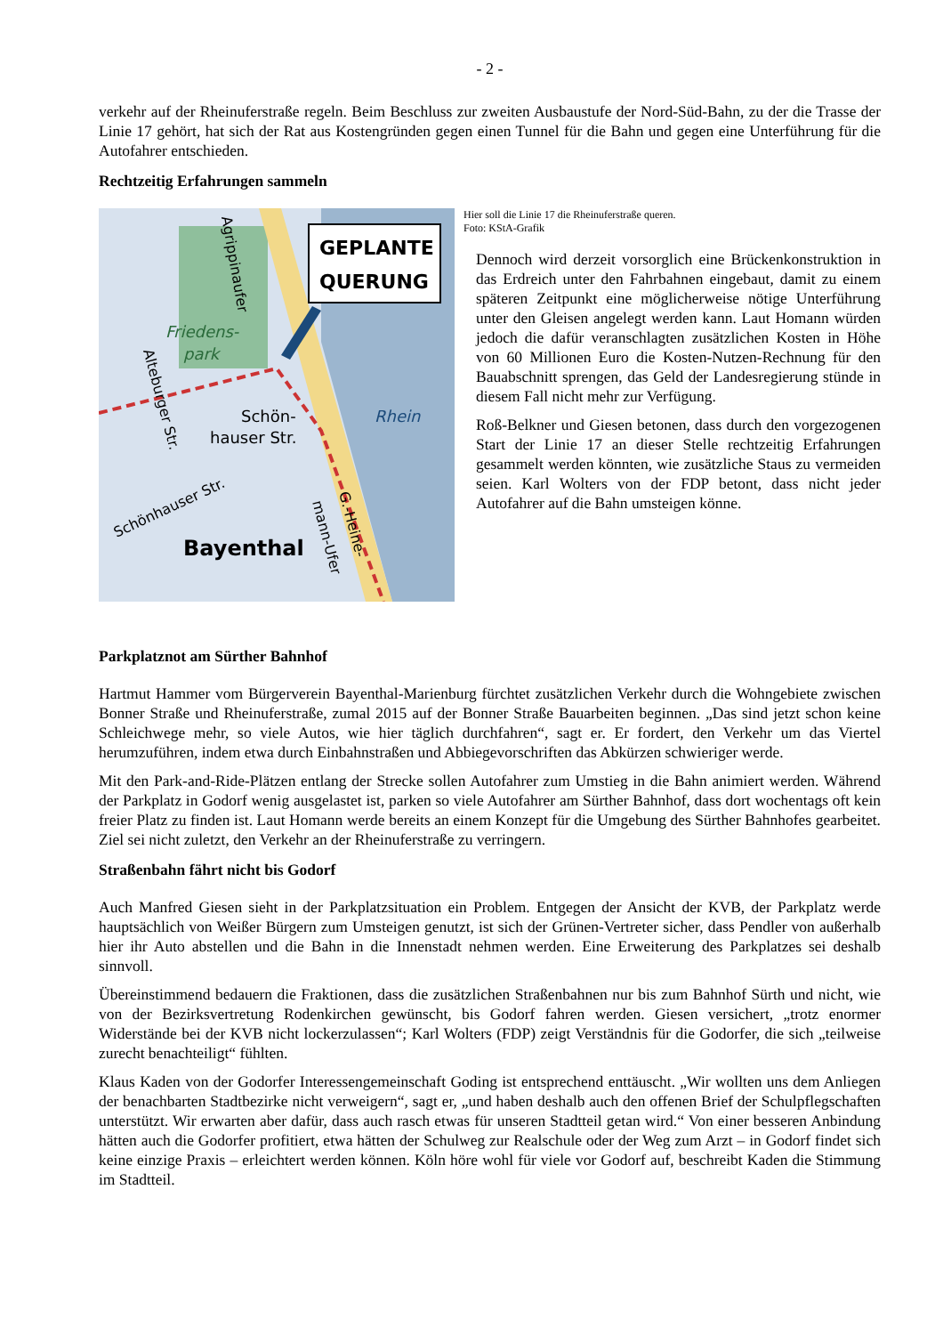- 2 -
verkehr auf der Rheinuferstraße regeln. Beim Beschluss zur zweiten Ausbaustufe der Nord-Süd-Bahn, zu der die Trasse der Linie 17 gehört, hat sich der Rat aus Kostengründen gegen einen Tunnel für die Bahn und gegen eine Unterführung für die Autofahrer entschieden.
Rechtzeitig Erfahrungen sammeln
GEPLANTE
QUERUNG
Friedens-
park
Rhein
Schön-
hauser Str.
Bayenthal
Schönhauser Str.
Agrippinaufer
Alteburger Str.
G.-Heine-
mann-Ufer
Hier soll die Linie 17 die Rheinuferstraße queren.
Foto: KStA-Grafik
Dennoch wird derzeit vorsorglich eine Brückenkonstruktion in das Erdreich unter den Fahrbahnen eingebaut, damit zu einem späteren Zeitpunkt eine möglicherweise nötige Unterführung unter den Gleisen angelegt werden kann. Laut Homann würden jedoch die dafür veranschlagten zusätzlichen Kosten in Höhe von 60 Millionen Euro die Kosten-Nutzen-Rechnung für den Bauabschnitt sprengen, das Geld der Landesregierung stünde in diesem Fall nicht mehr zur Verfügung.
Roß-Belkner und Giesen betonen, dass durch den vorgezogenen Start der Linie 17 an dieser Stelle rechtzeitig Erfahrungen gesammelt werden könnten, wie zusätzliche Staus zu vermeiden seien. Karl Wolters von der FDP betont, dass nicht jeder Autofahrer auf die Bahn umsteigen könne.
Parkplatznot am Sürther Bahnhof
Hartmut Hammer vom Bürgerverein Bayenthal-Marienburg fürchtet zusätzlichen Verkehr durch die Wohngebiete zwischen Bonner Straße und Rheinuferstraße, zumal 2015 auf der Bonner Straße Bauarbeiten beginnen. „Das sind jetzt schon keine Schleichwege mehr, so viele Autos, wie hier täglich durchfahren“, sagt er. Er fordert, den Verkehr um das Viertel herumzuführen, indem etwa durch Einbahnstraßen und Abbiegevorschriften das Abkürzen schwieriger werde.
Mit den Park-and-Ride-Plätzen entlang der Strecke sollen Autofahrer zum Umstieg in die Bahn animiert werden. Während der Parkplatz in Godorf wenig ausgelastet ist, parken so viele Autofahrer am Sürther Bahnhof, dass dort wochentags oft kein freier Platz zu finden ist. Laut Homann werde bereits an einem Konzept für die Umgebung des Sürther Bahnhofes gearbeitet. Ziel sei nicht zuletzt, den Verkehr an der Rheinuferstraße zu verringern.
Straßenbahn fährt nicht bis Godorf
Auch Manfred Giesen sieht in der Parkplatzsituation ein Problem. Entgegen der Ansicht der KVB, der Parkplatz werde hauptsächlich von Weißer Bürgern zum Umsteigen genutzt, ist sich der Grünen-Vertreter sicher, dass Pendler von außerhalb hier ihr Auto abstellen und die Bahn in die Innenstadt nehmen werden. Eine Erweiterung des Parkplatzes sei deshalb sinnvoll.
Übereinstimmend bedauern die Fraktionen, dass die zusätzlichen Straßenbahnen nur bis zum Bahnhof Sürth und nicht, wie von der Bezirksvertretung Rodenkirchen gewünscht, bis Godorf fahren werden. Giesen versichert, „trotz enormer Widerstände bei der KVB nicht lockerzulassen“; Karl Wolters (FDP) zeigt Verständnis für die Godorfer, die sich „teilweise zurecht benachteiligt“ fühlten.
Klaus Kaden von der Godorfer Interessengemeinschaft Goding ist entsprechend enttäuscht. „Wir wollten uns dem Anliegen der benachbarten Stadtbezirke nicht verweigern“, sagt er, „und haben deshalb auch den offenen Brief der Schulpflegschaften unterstützt. Wir erwarten aber dafür, dass auch rasch etwas für unseren Stadtteil getan wird.“ Von einer besseren Anbindung hätten auch die Godorfer profitiert, etwa hätten der Schulweg zur Realschule oder der Weg zum Arzt – in Godorf findet sich keine einzige Praxis – erleichtert werden können. Köln höre wohl für viele vor Godorf auf, beschreibt Kaden die Stimmung im Stadtteil.